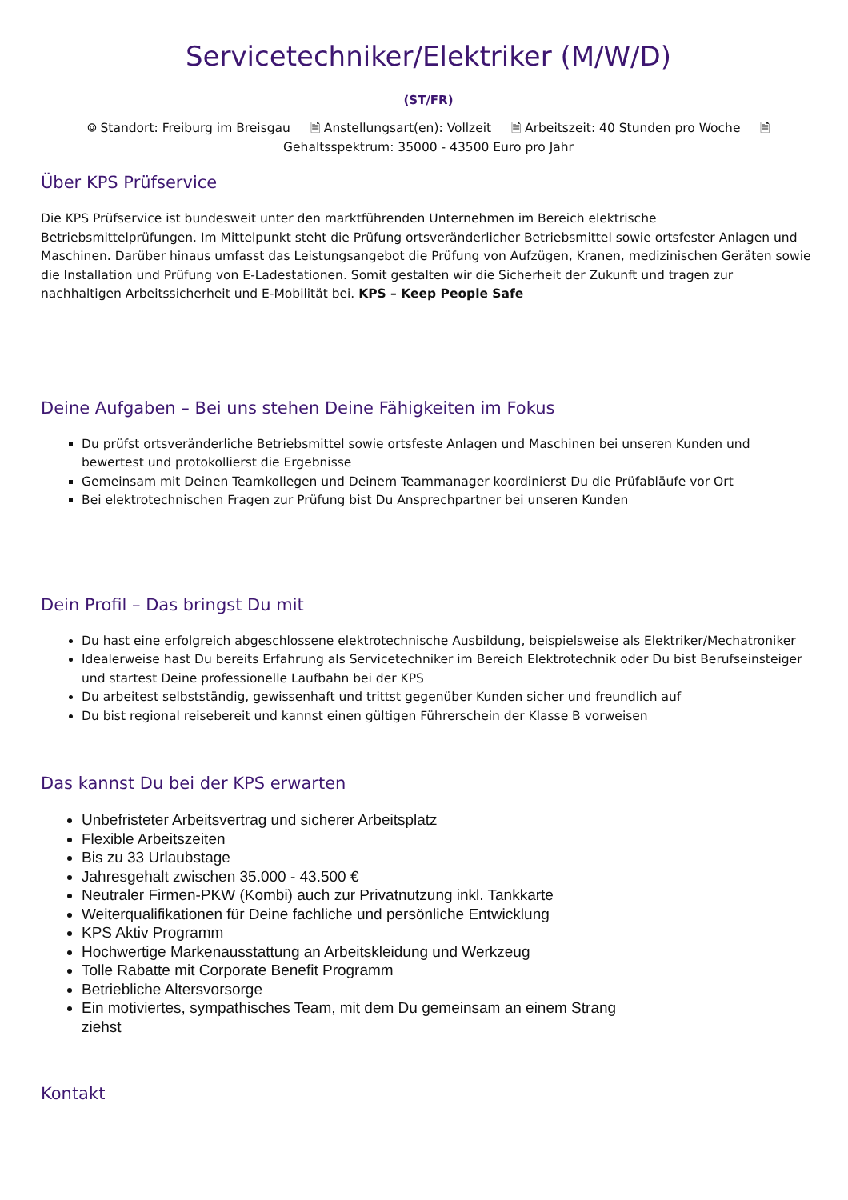Servicetechniker/Elektriker (M/W/D)
(ST/FR)
⌾ Standort: Freiburg im Breisgau 🗎 Anstellungsart(en): Vollzeit 🗎 Arbeitszeit: 40 Stunden pro Woche 🗎
Gehaltsspektrum: 35000 - 43500 Euro pro Jahr
Über KPS Prüfservice
Die KPS Prüfservice ist bundesweit unter den marktführenden Unternehmen im Bereich elektrische Betriebsmittelprüfungen. Im Mittelpunkt steht die Prüfung ortsveränderlicher Betriebsmittel sowie ortsfester Anlagen und Maschinen. Darüber hinaus umfasst das Leistungsangebot die Prüfung von Aufzügen, Kranen, medizinischen Geräten sowie die Installation und Prüfung von E-Ladestationen. Somit gestalten wir die Sicherheit der Zukunft und tragen zur nachhaltigen Arbeitssicherheit und E-Mobilität bei. KPS – Keep People Safe
Deine Aufgaben – Bei uns stehen Deine Fähigkeiten im Fokus
Du prüfst ortsveränderliche Betriebsmittel sowie ortsfeste Anlagen und Maschinen bei unseren Kunden und bewertest und protokollierst die Ergebnisse
Gemeinsam mit Deinen Teamkollegen und Deinem Teammanager koordinierst Du die Prüfabläufe vor Ort
Bei elektrotechnischen Fragen zur Prüfung bist Du Ansprechpartner bei unseren Kunden
Dein Profil – Das bringst Du mit
Du hast eine erfolgreich abgeschlossene elektrotechnische Ausbildung, beispielsweise als Elektriker/Mechatroniker
Idealerweise hast Du bereits Erfahrung als Servicetechniker im Bereich Elektrotechnik oder Du bist Berufseinsteiger und startest Deine professionelle Laufbahn bei der KPS
Du arbeitest selbstständig, gewissenhaft und trittst gegenüber Kunden sicher und freundlich auf
Du bist regional reisebereit und kannst einen gültigen Führerschein der Klasse B vorweisen
Das kannst Du bei der KPS erwarten
Unbefristeter Arbeitsvertrag und sicherer Arbeitsplatz
Flexible Arbeitszeiten
Bis zu 33 Urlaubstage
Jahresgehalt zwischen 35.000 - 43.500 €
Neutraler Firmen-PKW (Kombi) auch zur Privatnutzung inkl. Tankkarte
Weiterqualifikationen für Deine fachliche und persönliche Entwicklung
KPS Aktiv Programm
Hochwertige Markenausstattung an Arbeitskleidung und Werkzeug
Tolle Rabatte mit Corporate Benefit Programm
Betriebliche Altersvorsorge
Ein motiviertes, sympathisches Team, mit dem Du gemeinsam an einem Strang ziehst
Kontakt